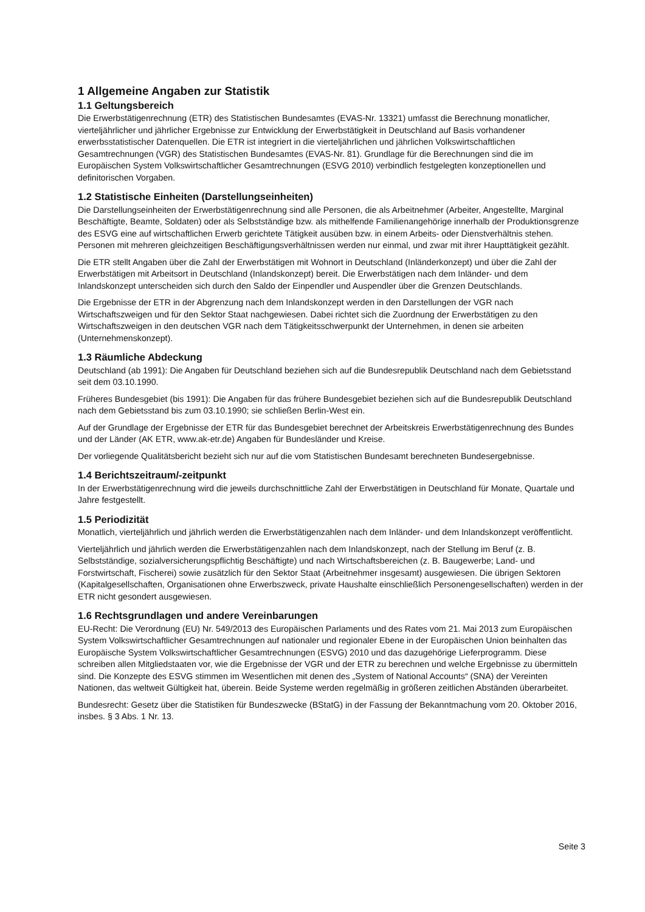1 Allgemeine Angaben zur Statistik
1.1 Geltungsbereich
Die Erwerbstätigenrechnung (ETR) des Statistischen Bundesamtes (EVAS-Nr. 13321) umfasst die Berechnung monatlicher, vierteljährlicher und jährlicher Ergebnisse zur Entwicklung der Erwerbstätigkeit in Deutschland auf Basis vorhandener erwerbsstatistischer Datenquellen. Die ETR ist integriert in die vierteljährlichen und jährlichen Volkswirtschaftlichen Gesamtrechnungen (VGR) des Statistischen Bundesamtes (EVAS-Nr. 81). Grundlage für die Berechnungen sind die im Europäischen System Volkswirtschaftlicher Gesamtrechnungen (ESVG 2010) verbindlich festgelegten konzeptionellen und definitorischen Vorgaben.
1.2 Statistische Einheiten (Darstellungseinheiten)
Die Darstellungseinheiten der Erwerbstätigenrechnung sind alle Personen, die als Arbeitnehmer (Arbeiter, Angestellte, Marginal Beschäftigte, Beamte, Soldaten) oder als Selbstständige bzw. als mithelfende Familienangehörige innerhalb der Produktionsgrenze des ESVG eine auf wirtschaftlichen Erwerb gerichtete Tätigkeit ausüben bzw. in einem Arbeits- oder Dienstverhältnis stehen. Personen mit mehreren gleichzeitigen Beschäftigungsverhältnissen werden nur einmal, und zwar mit ihrer Haupttätigkeit gezählt.
Die ETR stellt Angaben über die Zahl der Erwerbstätigen mit Wohnort in Deutschland (Inländerkonzept) und über die Zahl der Erwerbstätigen mit Arbeitsort in Deutschland (Inlandskonzept) bereit. Die Erwerbstätigen nach dem Inländer- und dem Inlandskonzept unterscheiden sich durch den Saldo der Einpendler und Auspendler über die Grenzen Deutschlands.
Die Ergebnisse der ETR in der Abgrenzung nach dem Inlandskonzept werden in den Darstellungen der VGR nach Wirtschaftszweigen und für den Sektor Staat nachgewiesen. Dabei richtet sich die Zuordnung der Erwerbstätigen zu den Wirtschaftszweigen in den deutschen VGR nach dem Tätigkeitsschwerpunkt der Unternehmen, in denen sie arbeiten (Unternehmenskonzept).
1.3 Räumliche Abdeckung
Deutschland (ab 1991): Die Angaben für Deutschland beziehen sich auf die Bundesrepublik Deutschland nach dem Gebietsstand seit dem 03.10.1990.
Früheres Bundesgebiet (bis 1991): Die Angaben für das frühere Bundesgebiet beziehen sich auf die Bundesrepublik Deutschland nach dem Gebietsstand bis zum 03.10.1990; sie schließen Berlin-West ein.
Auf der Grundlage der Ergebnisse der ETR für das Bundesgebiet berechnet der Arbeitskreis Erwerbstätigenrechnung des Bundes und der Länder (AK ETR, www.ak-etr.de) Angaben für Bundesländer und Kreise.
Der vorliegende Qualitätsbericht bezieht sich nur auf die vom Statistischen Bundesamt berechneten Bundesergebnisse.
1.4 Berichtszeitraum/-zeitpunkt
In der Erwerbstätigenrechnung wird die jeweils durchschnittliche Zahl der Erwerbstätigen in Deutschland für Monate, Quartale und Jahre festgestellt.
1.5 Periodizität
Monatlich, vierteljährlich und jährlich werden die Erwerbstätigenzahlen nach dem Inländer- und dem Inlandskonzept veröffentlicht.
Vierteljährlich und jährlich werden die Erwerbstätigenzahlen nach dem Inlandskonzept, nach der Stellung im Beruf (z. B. Selbstständige, sozialversicherungspflichtig Beschäftigte) und nach Wirtschaftsbereichen (z. B. Baugewerbe; Land- und Forstwirtschaft, Fischerei) sowie zusätzlich für den Sektor Staat (Arbeitnehmer insgesamt) ausgewiesen. Die übrigen Sektoren (Kapitalgesellschaften, Organisationen ohne Erwerbszweck, private Haushalte einschließlich Personengesellschaften) werden in der ETR nicht gesondert ausgewiesen.
1.6 Rechtsgrundlagen und andere Vereinbarungen
EU-Recht: Die Verordnung (EU) Nr. 549/2013 des Europäischen Parlaments und des Rates vom 21. Mai 2013 zum Europäischen System Volkswirtschaftlicher Gesamtrechnungen auf nationaler und regionaler Ebene in der Europäischen Union beinhalten das Europäische System Volkswirtschaftlicher Gesamtrechnungen (ESVG) 2010 und das dazugehörige Lieferprogramm. Diese schreiben allen Mitgliedstaaten vor, wie die Ergebnisse der VGR und der ETR zu berechnen und welche Ergebnisse zu übermitteln sind. Die Konzepte des ESVG stimmen im Wesentlichen mit denen des „System of National Accounts“ (SNA) der Vereinten Nationen, das weltweit Gültigkeit hat, überein. Beide Systeme werden regelmäßig in größeren zeitlichen Abständen überarbeitet.
Bundesrecht: Gesetz über die Statistiken für Bundeszwecke (BStatG) in der Fassung der Bekanntmachung vom 20. Oktober 2016, insbes. § 3 Abs. 1 Nr. 13.
Seite 3